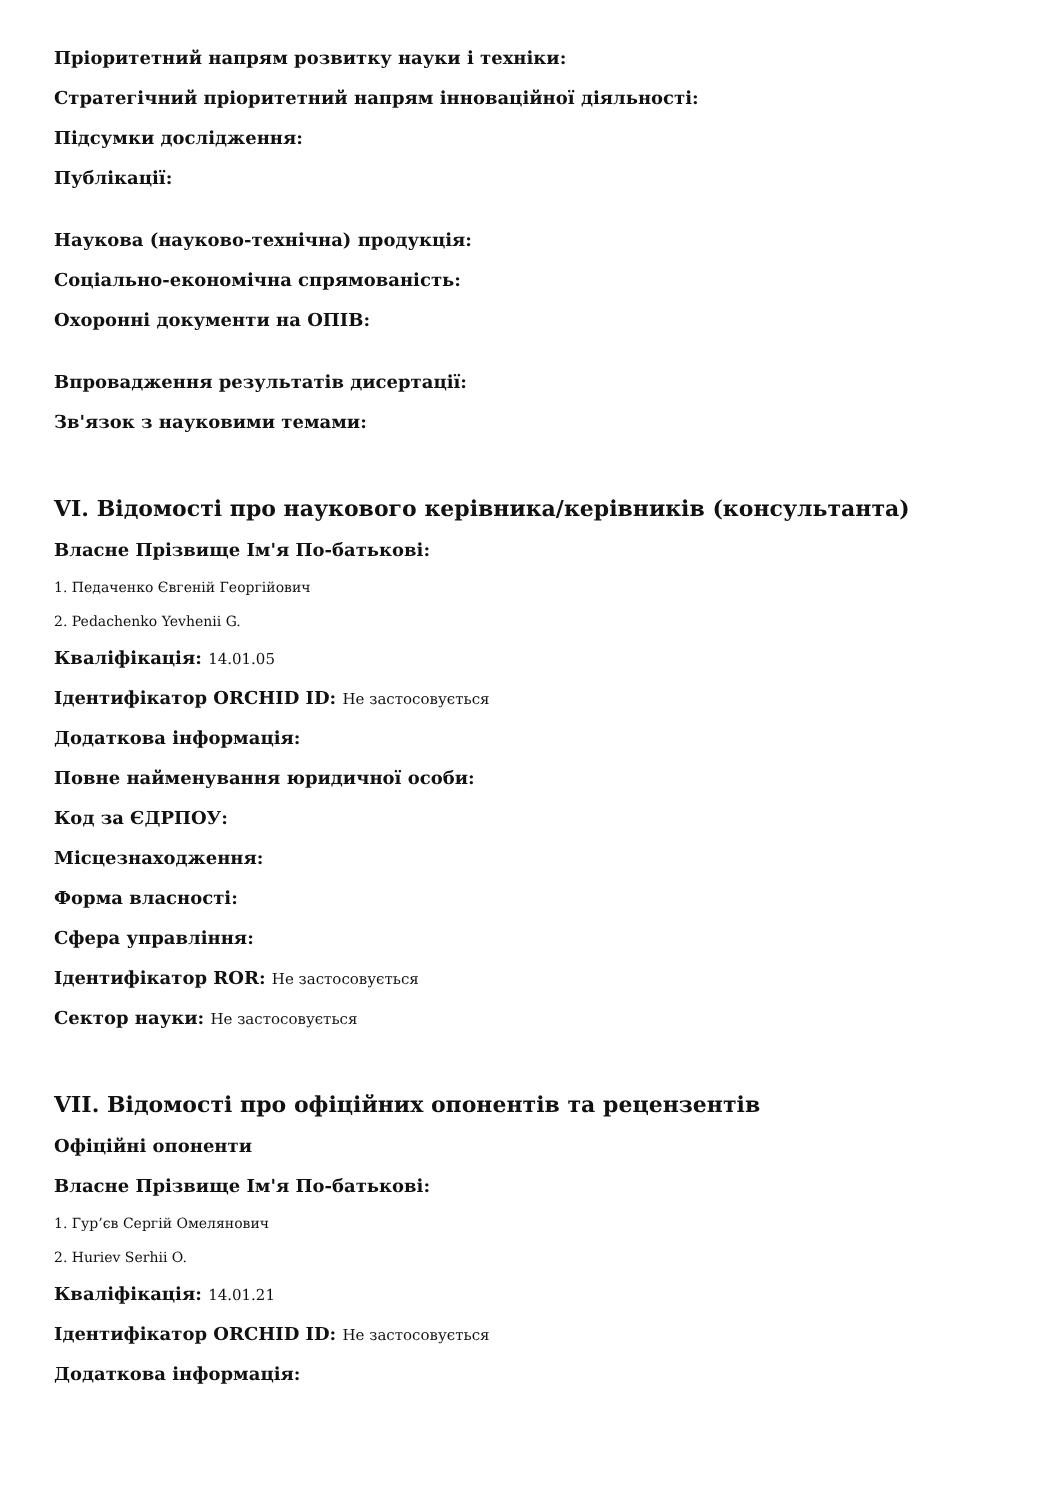Пріоритетний напрям розвитку науки і техніки:
Стратегічний пріоритетний напрям інноваційної діяльності:
Підсумки дослідження:
Публікації:
Наукова (науково-технічна) продукція:
Соціально-економічна спрямованість:
Охоронні документи на ОПІВ:
Впровадження результатів дисертації:
Зв'язок з науковими темами:
VI. Відомості про наукового керівника/керівників (консультанта)
Власне Прізвище Ім'я По-батькові:
1. Педаченко Євгеній Георгійович
2. Pedachenko Yevhenii G.
Кваліфікація: 14.01.05
Ідентифікатор ORCHID ID: Не застосовується
Додаткова інформація:
Повне найменування юридичної особи:
Код за ЄДРПОУ:
Місцезнаходження:
Форма власності:
Сфера управління:
Ідентифікатор ROR: Не застосовується
Сектор науки: Не застосовується
VII. Відомості про офіційних опонентів та рецензентів
Офіційні опоненти
Власне Прізвище Ім'я По-батькові:
1. Гур’єв Сергій Омелянович
2. Huriev Serhii O.
Кваліфікація: 14.01.21
Ідентифікатор ORCHID ID: Не застосовується
Додаткова інформація: